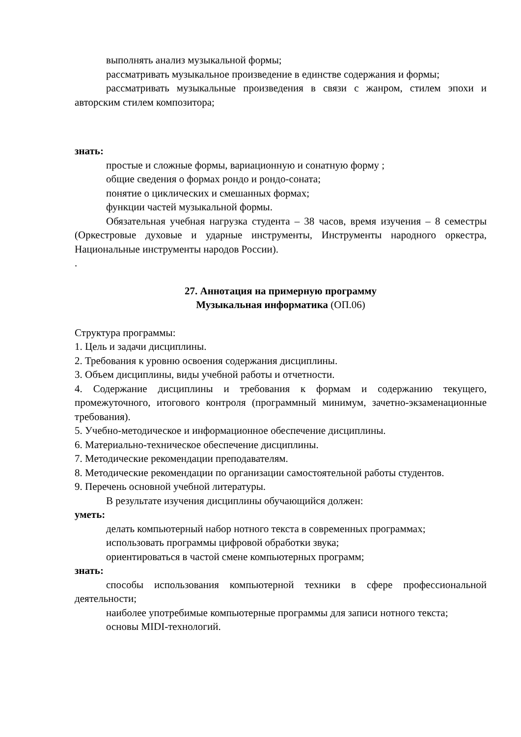выполнять анализ музыкальной формы;
рассматривать музыкальное произведение в единстве содержания и формы;
рассматривать музыкальные произведения в связи с жанром, стилем эпохи и авторским стилем композитора;
знать:
простые и сложные формы, вариационную и сонатную форму ;
общие сведения о формах рондо и рондо-соната;
понятие о циклических и смешанных формах;
функции частей музыкальной формы.
Обязательная учебная нагрузка студента – 38 часов, время изучения – 8 семестры (Оркестровые духовые и ударные инструменты, Инструменты народного оркестра, Национальные инструменты народов России).
.
27. Аннотация на примерную программу
Музыкальная информатика (ОП.06)
Структура программы:
1. Цель и задачи дисциплины.
2. Требования к уровню освоения содержания дисциплины.
3. Объем дисциплины, виды учебной работы и отчетности.
4. Содержание дисциплины и требования к формам и содержанию текущего, промежуточного, итогового контроля (программный минимум, зачетно-экзаменационные требования).
5. Учебно-методическое и информационное обеспечение дисциплины.
6. Материально-техническое обеспечение дисциплины.
7. Методические рекомендации преподавателям.
8. Методические рекомендации по организации самостоятельной работы студентов.
9. Перечень основной учебной литературы.
В результате изучения дисциплины обучающийся должен:
уметь:
делать компьютерный набор нотного текста в современных программах;
использовать программы цифровой обработки звука;
ориентироваться в частой смене компьютерных программ;
знать:
способы использования компьютерной техники в сфере профессиональной деятельности;
наиболее употребимые компьютерные программы для записи нотного текста;
основы MIDI-технологий.